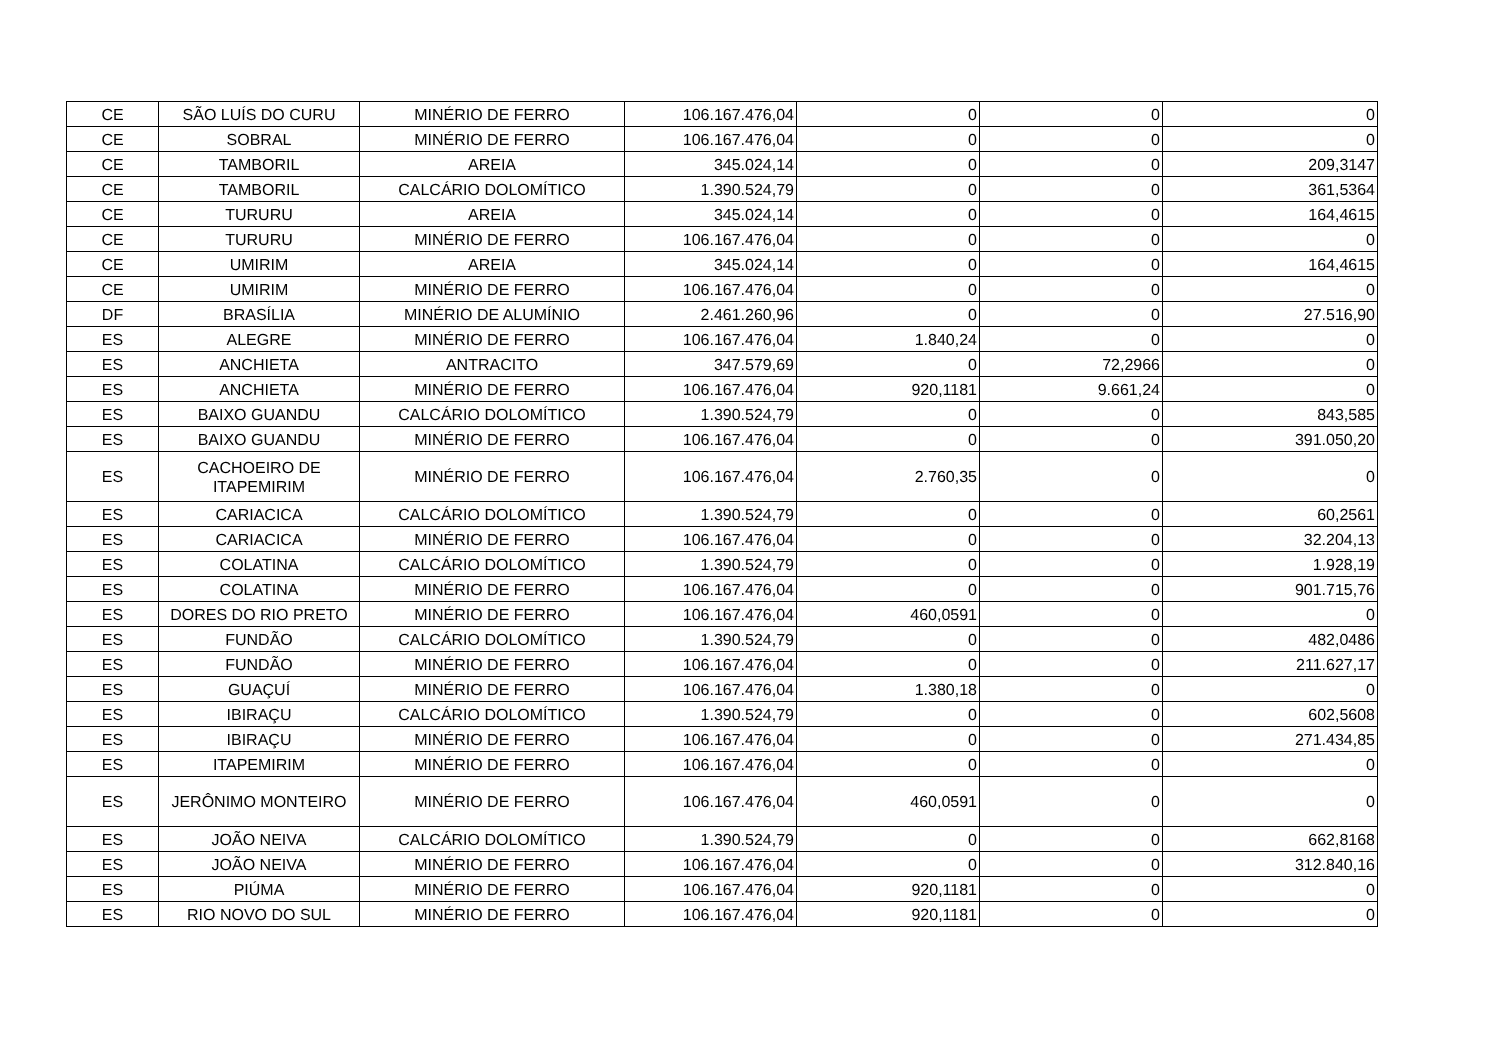| CE | SÃO LUÍS DO CURU | MINÉRIO DE FERRO | 106.167.476,04 | 0 | 0 | 0 |
| CE | SOBRAL | MINÉRIO DE FERRO | 106.167.476,04 | 0 | 0 | 0 |
| CE | TAMBORIL | AREIA | 345.024,14 | 0 | 0 | 209,3147 |
| CE | TAMBORIL | CALCÁRIO DOLOMÍTICO | 1.390.524,79 | 0 | 0 | 361,5364 |
| CE | TURURU | AREIA | 345.024,14 | 0 | 0 | 164,4615 |
| CE | TURURU | MINÉRIO DE FERRO | 106.167.476,04 | 0 | 0 | 0 |
| CE | UMIRIM | AREIA | 345.024,14 | 0 | 0 | 164,4615 |
| CE | UMIRIM | MINÉRIO DE FERRO | 106.167.476,04 | 0 | 0 | 0 |
| DF | BRASÍLIA | MINÉRIO DE ALUMÍNIO | 2.461.260,96 | 0 | 0 | 27.516,90 |
| ES | ALEGRE | MINÉRIO DE FERRO | 106.167.476,04 | 1.840,24 | 0 | 0 |
| ES | ANCHIETA | ANTRACITO | 347.579,69 | 0 | 72,2966 | 0 |
| ES | ANCHIETA | MINÉRIO DE FERRO | 106.167.476,04 | 920,1181 | 9.661,24 | 0 |
| ES | BAIXO GUANDU | CALCÁRIO DOLOMÍTICO | 1.390.524,79 | 0 | 0 | 843,585 |
| ES | BAIXO GUANDU | MINÉRIO DE FERRO | 106.167.476,04 | 0 | 0 | 391.050,20 |
| ES | CACHOEIRO DE ITAPEMIRIM | MINÉRIO DE FERRO | 106.167.476,04 | 2.760,35 | 0 | 0 |
| ES | CARIACICA | CALCÁRIO DOLOMÍTICO | 1.390.524,79 | 0 | 0 | 60,2561 |
| ES | CARIACICA | MINÉRIO DE FERRO | 106.167.476,04 | 0 | 0 | 32.204,13 |
| ES | COLATINA | CALCÁRIO DOLOMÍTICO | 1.390.524,79 | 0 | 0 | 1.928,19 |
| ES | COLATINA | MINÉRIO DE FERRO | 106.167.476,04 | 0 | 0 | 901.715,76 |
| ES | DORES DO RIO PRETO | MINÉRIO DE FERRO | 106.167.476,04 | 460,0591 | 0 | 0 |
| ES | FUNDÃO | CALCÁRIO DOLOMÍTICO | 1.390.524,79 | 0 | 0 | 482,0486 |
| ES | FUNDÃO | MINÉRIO DE FERRO | 106.167.476,04 | 0 | 0 | 211.627,17 |
| ES | GUAÇUÍ | MINÉRIO DE FERRO | 106.167.476,04 | 1.380,18 | 0 | 0 |
| ES | IBIRAÇU | CALCÁRIO DOLOMÍTICO | 1.390.524,79 | 0 | 0 | 602,5608 |
| ES | IBIRAÇU | MINÉRIO DE FERRO | 106.167.476,04 | 0 | 0 | 271.434,85 |
| ES | ITAPEMIRIM | MINÉRIO DE FERRO | 106.167.476,04 | 0 | 0 | 0 |
| ES | JERÔNIMO MONTEIRO | MINÉRIO DE FERRO | 106.167.476,04 | 460,0591 | 0 | 0 |
| ES | JOÃO NEIVA | CALCÁRIO DOLOMÍTICO | 1.390.524,79 | 0 | 0 | 662,8168 |
| ES | JOÃO NEIVA | MINÉRIO DE FERRO | 106.167.476,04 | 0 | 0 | 312.840,16 |
| ES | PIÚMA | MINÉRIO DE FERRO | 106.167.476,04 | 920,1181 | 0 | 0 |
| ES | RIO NOVO DO SUL | MINÉRIO DE FERRO | 106.167.476,04 | 920,1181 | 0 | 0 |